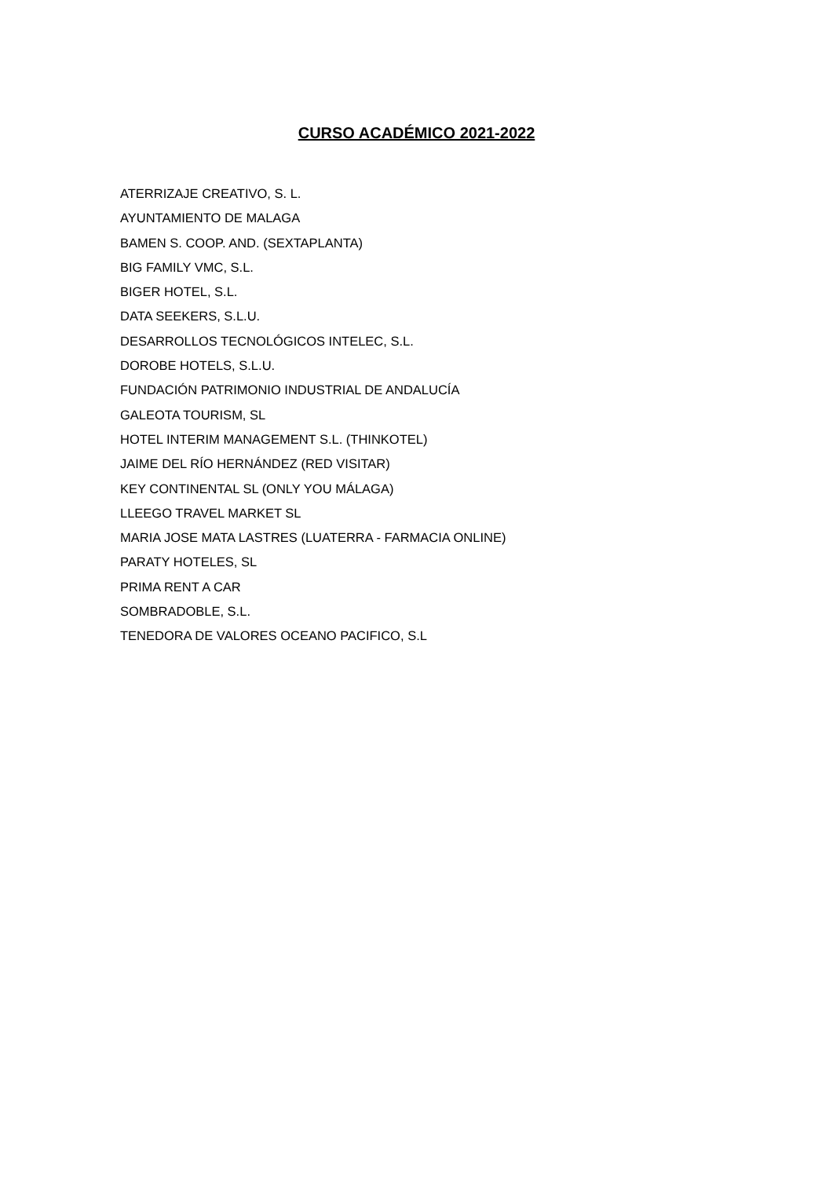CURSO ACADÉMICO 2021-2022
ATERRIZAJE CREATIVO, S. L.
AYUNTAMIENTO DE MALAGA
BAMEN S. COOP. AND. (SEXTAPLANTA)
BIG FAMILY VMC, S.L.
BIGER HOTEL, S.L.
DATA SEEKERS, S.L.U.
DESARROLLOS TECNOLÓGICOS INTELEC, S.L.
DOROBE HOTELS, S.L.U.
FUNDACIÓN PATRIMONIO INDUSTRIAL DE ANDALUCÍA
GALEOTA TOURISM, SL
HOTEL INTERIM MANAGEMENT S.L. (THINKOTEL)
JAIME DEL RÍO HERNÁNDEZ (RED VISITAR)
KEY CONTINENTAL SL (ONLY YOU MÁLAGA)
LLEEGO TRAVEL MARKET SL
MARIA JOSE MATA LASTRES (LUATERRA - FARMACIA ONLINE)
PARATY HOTELES, SL
PRIMA RENT A CAR
SOMBRADOBLE, S.L.
TENEDORA DE VALORES OCEANO PACIFICO, S.L